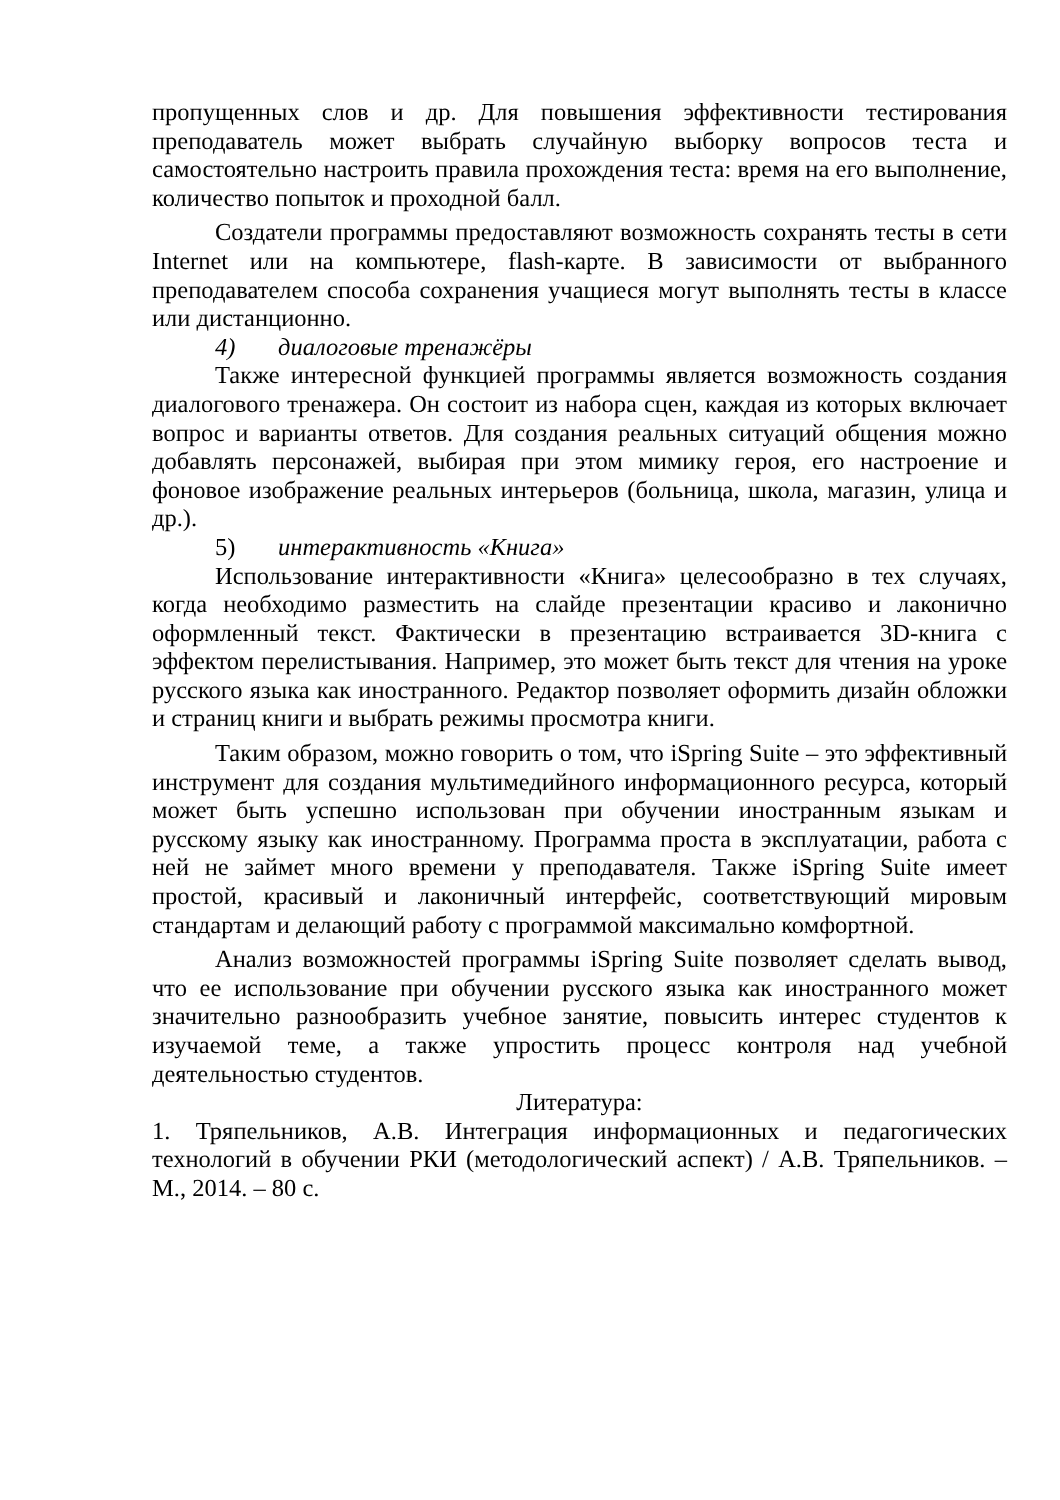пропущенных слов и др. Для повышения эффективности тестирования преподаватель может выбрать случайную выборку вопросов теста и самостоятельно настроить правила прохождения теста: время на его выполнение, количество попыток и проходной балл.
Создатели программы предоставляют возможность сохранять тесты в сети Internet или на компьютере, flash-карте. В зависимости от выбранного преподавателем способа сохранения учащиеся могут выполнять тесты в классе или дистанционно.
4) диалоговые тренажёры
Также интересной функцией программы является возможность создания диалогового тренажера. Он состоит из набора сцен, каждая из которых включает вопрос и варианты ответов. Для создания реальных ситуаций общения можно добавлять персонажей, выбирая при этом мимику героя, его настроение и фоновое изображение реальных интерьеров (больница, школа, магазин, улица и др.).
5) интерактивность «Книга»
Использование интерактивности «Книга» целесообразно в тех случаях, когда необходимо разместить на слайде презентации красиво и лаконично оформленный текст. Фактически в презентацию встраивается 3D-книга с эффектом перелистывания. Например, это может быть текст для чтения на уроке русского языка как иностранного. Редактор позволяет оформить дизайн обложки и страниц книги и выбрать режимы просмотра книги.
Таким образом, можно говорить о том, что iSpring Suite – это эффективный инструмент для создания мультимедийного информационного ресурса, который может быть успешно использован при обучении иностранным языкам и русскому языку как иностранному. Программа проста в эксплуатации, работа с ней не займет много времени у преподавателя. Также iSpring Suite имеет простой, красивый и лаконичный интерфейс, соответствующий мировым стандартам и делающий работу с программой максимально комфортной.
Анализ возможностей программы iSpring Suite позволяет сделать вывод, что ее использование при обучении русского языка как иностранного может значительно разнообразить учебное занятие, повысить интерес студентов к изучаемой теме, а также упростить процесс контроля над учебной деятельностью студентов.
Литература:
1. Тряпельников, А.В. Интеграция информационных и педагогических технологий в обучении РКИ (методологический аспект) / А.В. Тряпельников. – М., 2014. – 80 с.